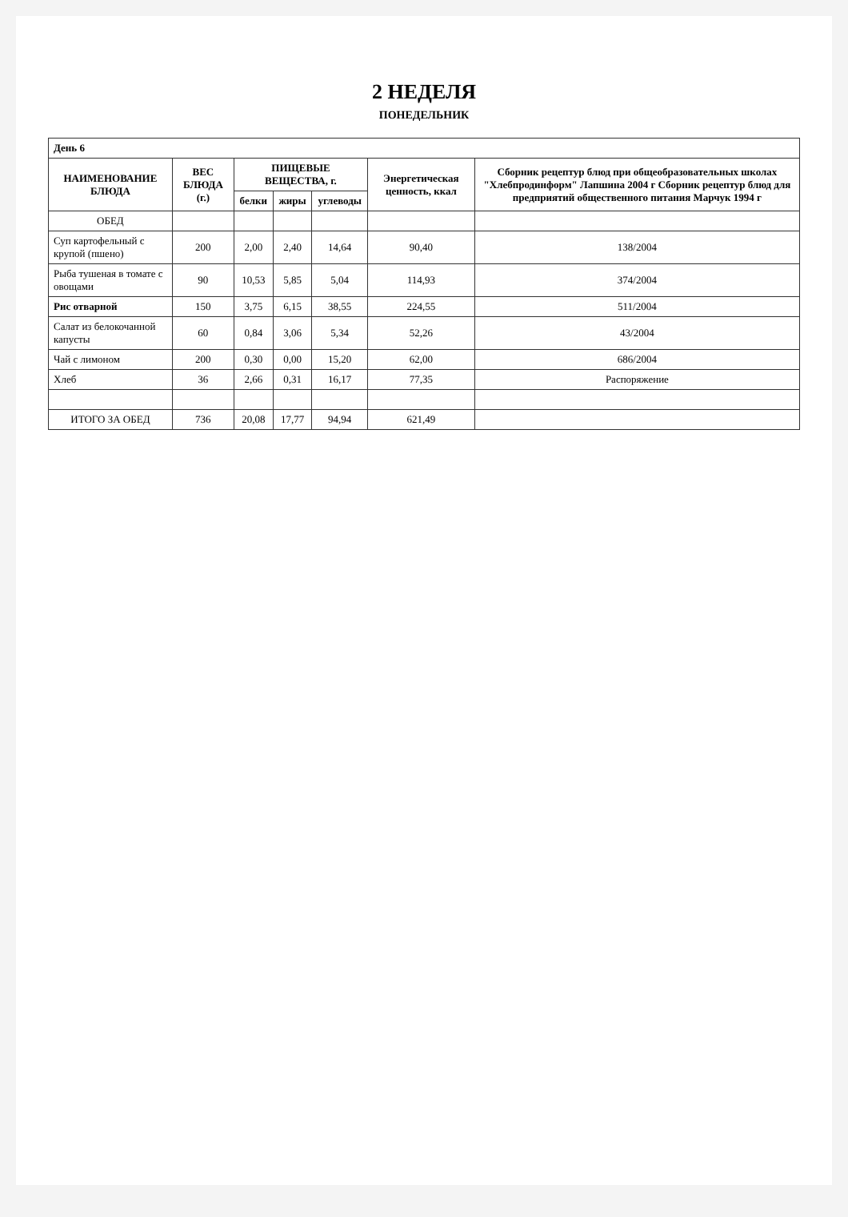2 НЕДЕЛЯ
ПОНЕДЕЛЬНИК
| День 6 | | | | | | |
| НАИМЕНОВАНИЕ БЛЮДА | ВЕС БЛЮДА (г.) | ПИЩЕВЫЕ ВЕЩЕСТВА, г. | | | Энергетическая ценность, ккал | Сборник рецептур блюд при общеобразовательных школах "Хлебпродинформ" Лапшина 2004 г Сборник рецептур блюд для предприятий общественного питания Марчук 1994 г |
| | | белки | жиры | углеводы | | |
| ОБЕД | | | | | | |
| Суп картофельный с крупой (пшено) | 200 | 2,00 | 2,40 | 14,64 | 90,40 | 138/2004 |
| Рыба тушеная в томате с овощами | 90 | 10,53 | 5,85 | 5,04 | 114,93 | 374/2004 |
| Рис отварной | 150 | 3,75 | 6,15 | 38,55 | 224,55 | 511/2004 |
| Салат из белокочанной капусты | 60 | 0,84 | 3,06 | 5,34 | 52,26 | 43/2004 |
| Чай с лимоном | 200 | 0,30 | 0,00 | 15,20 | 62,00 | 686/2004 |
| Хлеб | 36 | 2,66 | 0,31 | 16,17 | 77,35 | Распоряжение |
| ИТОГО ЗА ОБЕД | 736 | 20,08 | 17,77 | 94,94 | 621,49 | |